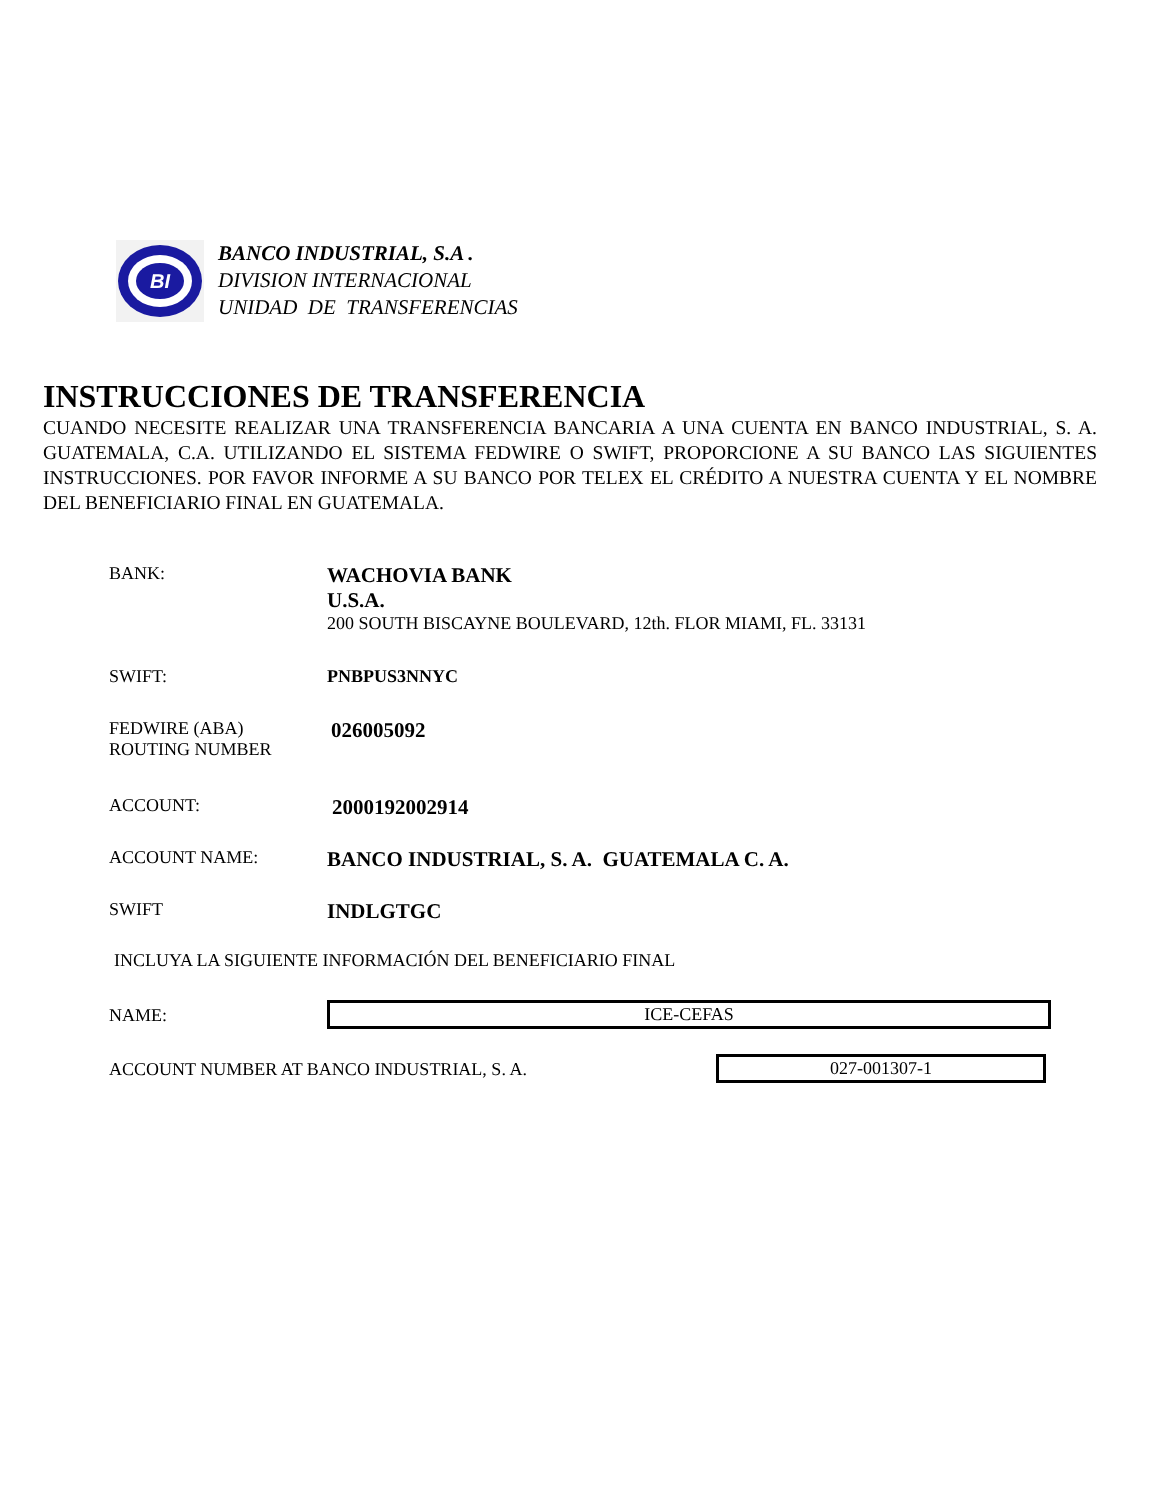BI
BANCO INDUSTRIAL, S.A .
DIVISION INTERNACIONAL
UNIDAD DE TRANSFERENCIAS
INSTRUCCIONES DE TRANSFERENCIA
CUANDO NECESITE REALIZAR UNA TRANSFERENCIA BANCARIA A UNA CUENTA EN BANCO INDUSTRIAL, S. A. GUATEMALA, C.A. UTILIZANDO EL SISTEMA FEDWIRE O SWIFT, PROPORCIONE A SU BANCO LAS SIGUIENTES INSTRUCCIONES. POR FAVOR INFORME A SU BANCO POR TELEX EL CRÉDITO A NUESTRA CUENTA Y EL NOMBRE DEL BENEFICIARIO FINAL EN GUATEMALA.
BANK:
WACHOVIA BANK
U.S.A.
200 SOUTH BISCAYNE BOULEVARD, 12th. FLOR MIAMI, FL. 33131
SWIFT: PNBPUS3NNYC
FEDWIRE (ABA)
ROUTING NUMBER
026005092
ACCOUNT:
2000192002914
ACCOUNT NAME:
BANCO INDUSTRIAL, S. A. GUATEMALA C. A.
SWIFT
INDLGTGC
INCLUYA LA SIGUIENTE INFORMACIÓN DEL BENEFICIARIO FINAL
NAME:
ICE-CEFAS
ACCOUNT NUMBER AT BANCO INDUSTRIAL, S. A.
027-001307-1